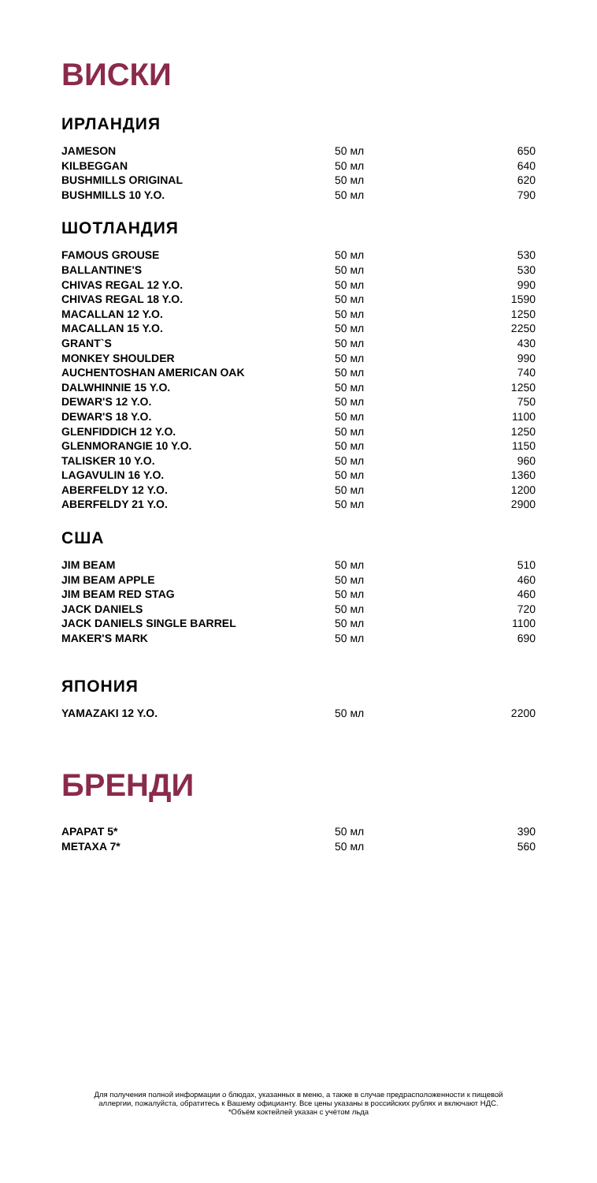ВИСКИ
ИРЛАНДИЯ
| JAMESON | 50 мл | 650 |
| KILBEGGAN | 50 мл | 640 |
| BUSHMILLS ORIGINAL | 50 мл | 620 |
| BUSHMILLS 10 Y.O. | 50 мл | 790 |
ШОТЛАНДИЯ
| FAMOUS GROUSE | 50 мл | 530 |
| BALLANTINE'S | 50 мл | 530 |
| CHIVAS REGAL 12 Y.O. | 50 мл | 990 |
| CHIVAS REGAL 18 Y.O. | 50 мл | 1590 |
| MACALLAN 12 Y.O. | 50 мл | 1250 |
| MACALLAN 15 Y.O. | 50 мл | 2250 |
| GRANT`S | 50 мл | 430 |
| MONKEY SHOULDER | 50 мл | 990 |
| AUCHENTOSHAN AMERICAN OAK | 50 мл | 740 |
| DALWHINNIE 15 Y.O. | 50 мл | 1250 |
| DEWAR'S 12 Y.O. | 50 мл | 750 |
| DEWAR'S 18 Y.O. | 50 мл | 1100 |
| GLENFIDDICH 12 Y.O. | 50 мл | 1250 |
| GLENMORANGIE 10 Y.O. | 50 мл | 1150 |
| TALISKER 10 Y.O. | 50 мл | 960 |
| LAGAVULIN 16 Y.O. | 50 мл | 1360 |
| ABERFELDY 12 Y.O. | 50 мл | 1200 |
| ABERFELDY 21 Y.O. | 50 мл | 2900 |
США
| JIM BEAM | 50 мл | 510 |
| JIM BEAM APPLE | 50 мл | 460 |
| JIM BEAM RED STAG | 50 мл | 460 |
| JACK DANIELS | 50 мл | 720 |
| JACK DANIELS SINGLE BARREL | 50 мл | 1100 |
| MAKER'S MARK | 50 мл | 690 |
ЯПОНИЯ
| YAMAZAKI 12 Y.O. | 50 мл | 2200 |
БРЕНДИ
| АРАРАТ 5* | 50 мл | 390 |
| METAXA 7* | 50 мл | 560 |
Для получения полной информации о блюдах, указанных в меню, а также в случае предрасположенности к пищевой
аллергии, пожалуйста, обратитесь к Вашему официанту. Все цены указаны в российских рублях и включают НДС.
*Объём коктейлей указан с учётом льда